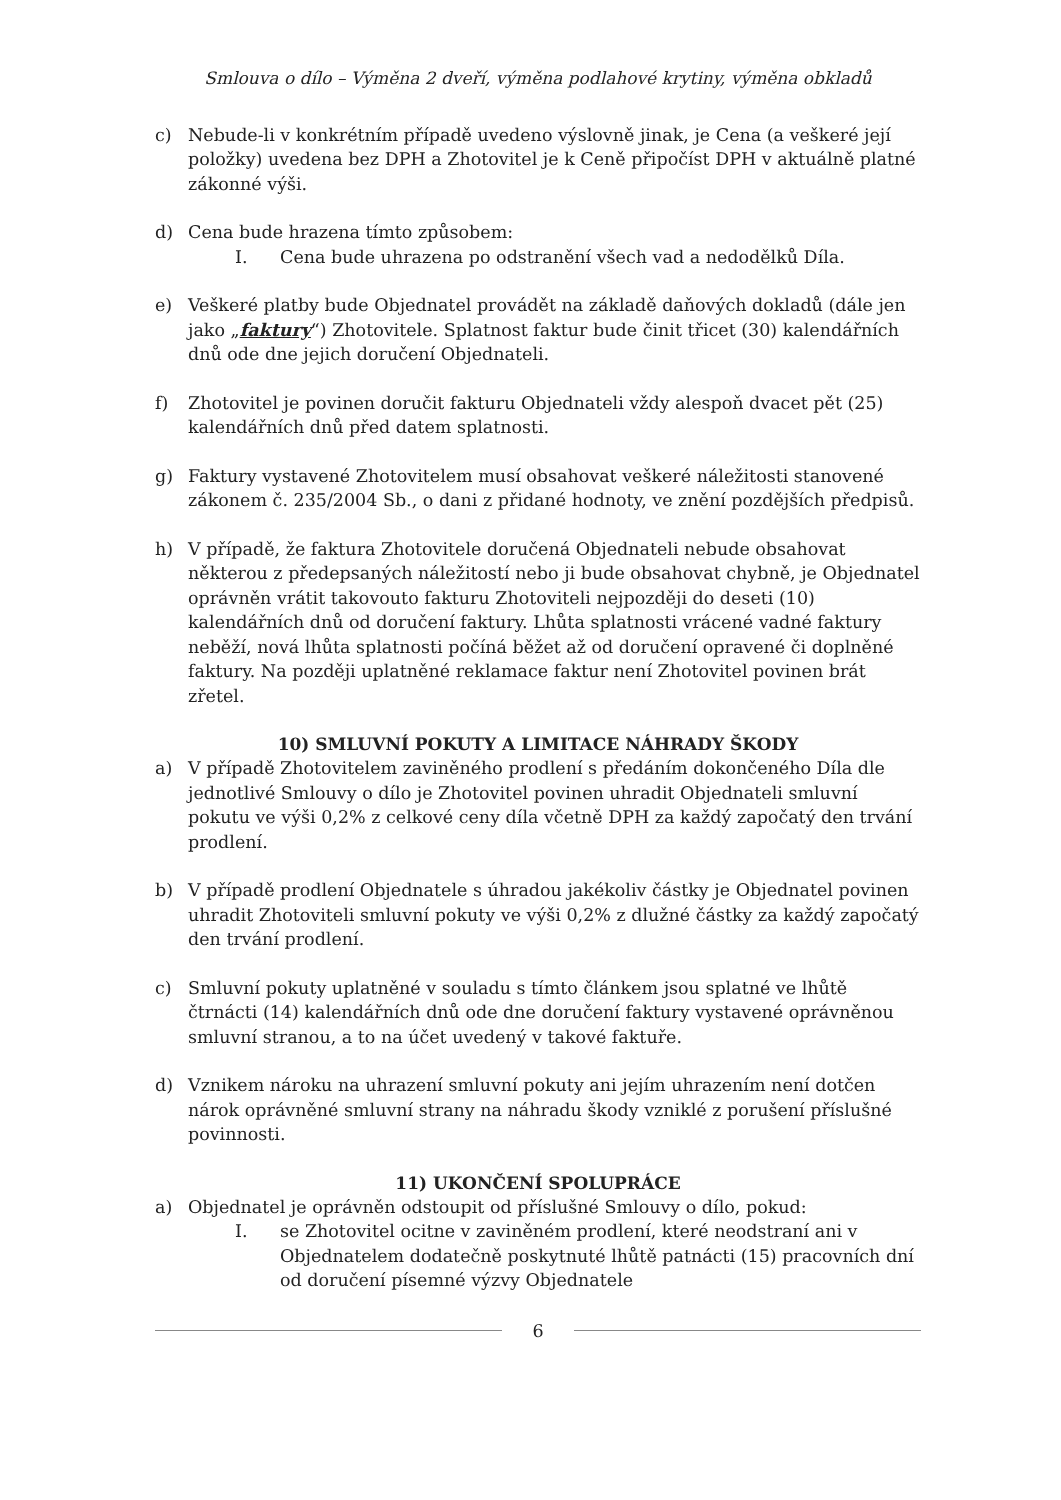Smlouva o dílo – Výměna 2 dveří, výměna podlahové krytiny, výměna obkladů
c) Nebude-li v konkrétním případě uvedeno výslovně jinak, je Cena (a veškeré její položky) uvedena bez DPH a Zhotovitel je k Ceně připočíst DPH v aktuálně platné zákonné výši.
d) Cena bude hrazena tímto způsobem:
I. Cena bude uhrazena po odstranění všech vad a nedodělků Díla.
e) Veškeré platby bude Objednatel provádět na základě daňových dokladů (dále jen jako „faktury“) Zhotovitele. Splatnost faktur bude činit třicet (30) kalendářních dnů ode dne jejich doručení Objednateli.
f) Zhotovitel je povinen doručit fakturu Objednateli vždy alespoň dvacet pět (25) kalendářních dnů před datem splatnosti.
g) Faktury vystavené Zhotovitelem musí obsahovat veškeré náležitosti stanovené zákonem č. 235/2004 Sb., o dani z přidané hodnoty, ve znění pozdějších předpisů.
h) V případě, že faktura Zhotovitele doručená Objednateli nebude obsahovat některou z předepsaných náležitostí nebo ji bude obsahovat chybně, je Objednatel oprávněn vrátit takovouto fakturu Zhotoviteli nejpozději do deseti (10) kalendářních dnů od doručení faktury. Lhůta splatnosti vrácené vadné faktury neběží, nová lhůta splatnosti počíná běžet až od doručení opravené či doplněné faktury. Na později uplatněné reklamace faktur není Zhotovitel povinen brát zřetel.
10) SMLUVNÍ POKUTY A LIMITACE NÁHRADY ŠKODY
a) V případě Zhotovitelem zaviněného prodlení s předáním dokončeného Díla dle jednotlivé Smlouvy o dílo je Zhotovitel povinen uhradit Objednateli smluvní pokutu ve výši 0,2% z celkové ceny díla včetně DPH za každý započatý den trvání prodlení.
b) V případě prodlení Objednatele s úhradou jakékoliv částky je Objednatel povinen uhradit Zhotoviteli smluvní pokuty ve výši 0,2% z dlužné částky za každý započatý den trvání prodlení.
c) Smluvní pokuty uplatněné v souladu s tímto článkem jsou splatné ve lhůtě čtrnácti (14) kalendářních dnů ode dne doručení faktury vystavené oprávněnou smluvní stranou, a to na účet uvedený v takové faktuře.
d) Vznikem nároku na uhrazení smluvní pokuty ani jejím uhrazením není dotčen nárok oprávněné smluvní strany na náhradu škody vzniklé z porušení příslušné povinnosti.
11) UKONČENÍ SPOLUPRÁCE
a) Objednatel je oprávněn odstoupit od příslušné Smlouvy o dílo, pokud:
I. se Zhotovitel ocitne v zaviněném prodlení, které neodstraní ani v Objednatelem dodatečně poskytnuté lhůtě patnácti (15) pracovních dní od doručení písemné výzvy Objednatele
6